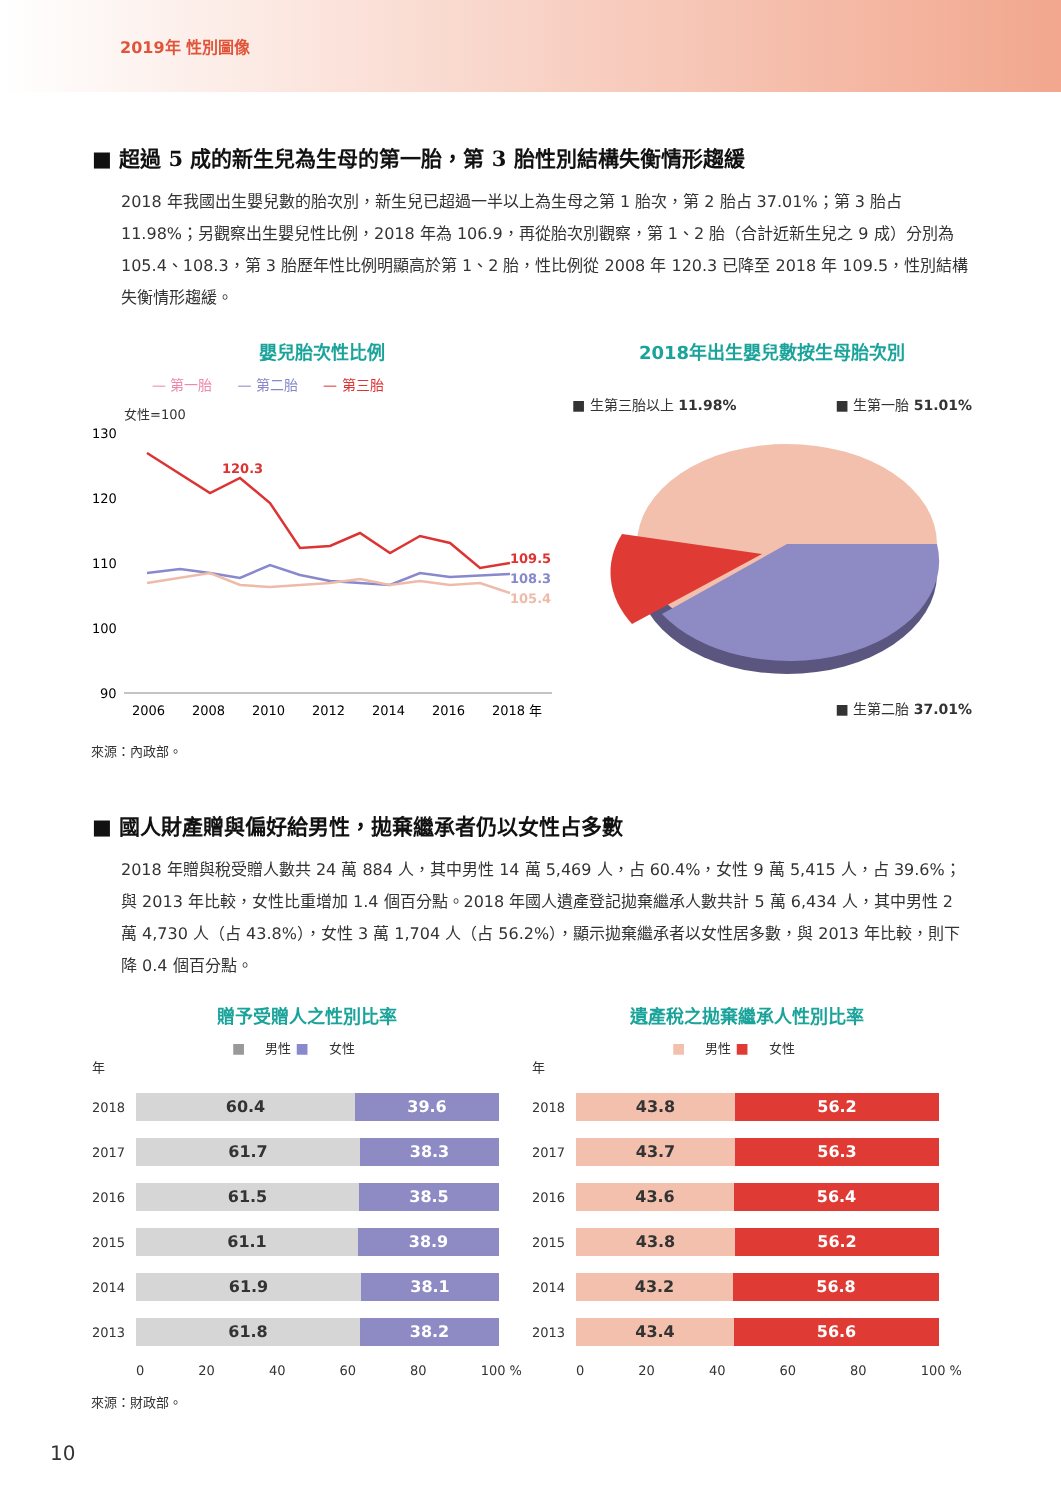2019年 性別圖像
■ 超過 5 成的新生兒為生母的第一胎，第 3 胎性別結構失衡情形趨緩
2018 年我國出生嬰兒數的胎次別，新生兒已超過一半以上為生母之第 1 胎次，第 2 胎占 37.01%；第 3 胎占 11.98%；另觀察出生嬰兒性比例，2018 年為 106.9，再從胎次別觀察，第 1、2 胎（合計近新生兒之 9 成）分別為 105.4、108.3，第 3 胎歷年性比例明顯高於第 1、2 胎，性比例從 2008 年 120.3 已降至 2018 年 109.5，性別結構失衡情形趨緩。
嬰兒胎次性比例
— 第一胎 — 第二胎 — 第三胎
女性=100
130
120
110
100
90
120.3
109.5
108.3
105.4
2006
2008
2010
2012
2014
2016
2018 年
2018年出生嬰兒數按生母胎次別
■ 生第三胎以上 11.98% ■ 生第一胎 51.01%
■ 生第二胎 37.01%
來源：內政部。
■ 國人財產贈與偏好給男性，拋棄繼承者仍以女性占多數
2018 年贈與稅受贈人數共 24 萬 884 人，其中男性 14 萬 5,469 人，占 60.4%，女性 9 萬 5,415 人，占 39.6%；與 2013 年比較，女性比重增加 1.4 個百分點。2018 年國人遺產登記拋棄繼承人數共計 5 萬 6,434 人，其中男性 2 萬 4,730 人（占 43.8%），女性 3 萬 1,704 人（占 56.2%），顯示拋棄繼承者以女性居多數，與 2013 年比較，則下降 0.4 個百分點。
贈予受贈人之性別比率
■ 男性 ■ 女性
年
2018
60.4 39.6
2017
61.7 38.3
2016
61.5 38.5
2015
61.1 38.9
2014
61.9 38.1
2013
61.8 38.2
0 20 40 60 80 100 %
遺產稅之拋棄繼承人性別比率
■ 男性 ■ 女性
年
2018
43.8 56.2
2017
43.7 56.3
2016
43.6 56.4
2015
43.8 56.2
2014
43.2 56.8
2013
43.4 56.6
0 20 40 60 80 100 %
來源：財政部。
10